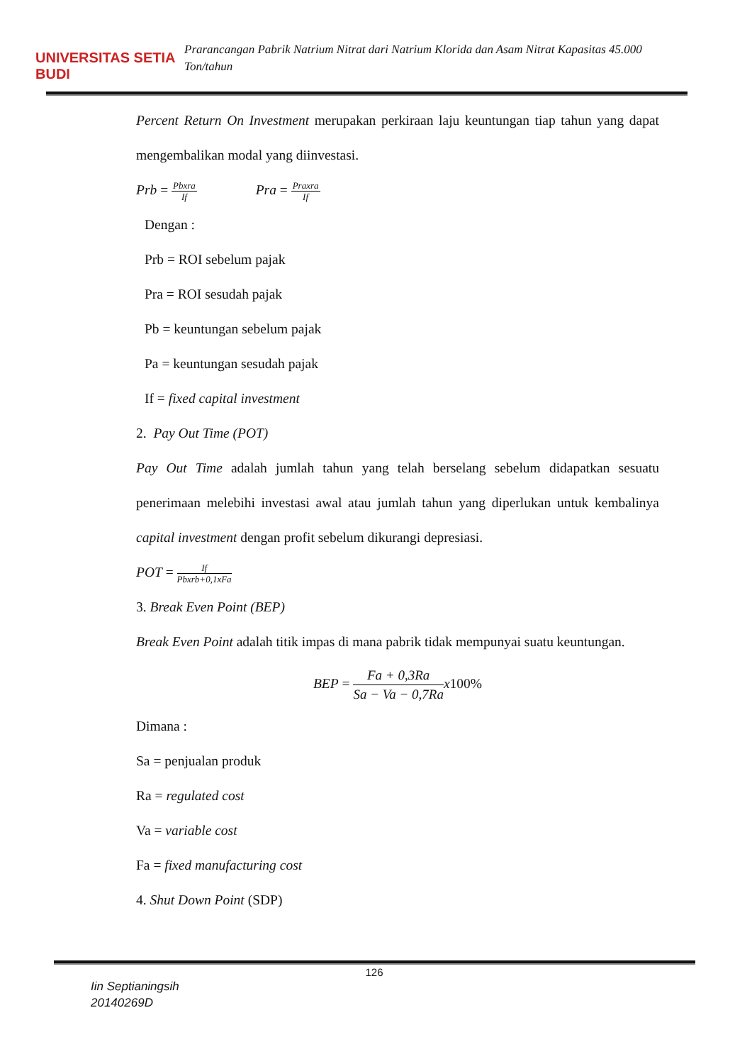UNIVERSITAS SETIA BUDI
Prarancangan Pabrik Natrium Nitrat dari Natrium Klorida dan Asam Nitrat Kapasitas 45.000 Ton/tahun
Percent Return On Investment merupakan perkiraan laju keuntungan tiap tahun yang dapat mengembalikan modal yang diinvestasi.
Prb = Pbxra If Pra = Praxra If
Dengan :
Prb = ROI sebelum pajak
Pra = ROI sesudah pajak
Pb = keuntungan sebelum pajak
Pa = keuntungan sesudah pajak
If = fixed capital investment
2. Pay Out Time (POT)
Pay Out Time adalah jumlah tahun yang telah berselang sebelum didapatkan sesuatu penerimaan melebihi investasi awal atau jumlah tahun yang diperlukan untuk kembalinya capital investment dengan profit sebelum dikurangi depresiasi.
POT = If Pbxrb+0,1xFa
3. Break Even Point (BEP)
Break Even Point adalah titik impas di mana pabrik tidak mempunyai suatu keuntungan.
BEP = Fa + 0,3Ra Sa − Va − 0,7Ra x100%
Dimana :
Sa = penjualan produk
Ra = regulated cost
Va = variable cost
Fa = fixed manufacturing cost
4. Shut Down Point (SDP)
126
Iin Septianingsih
20140269D